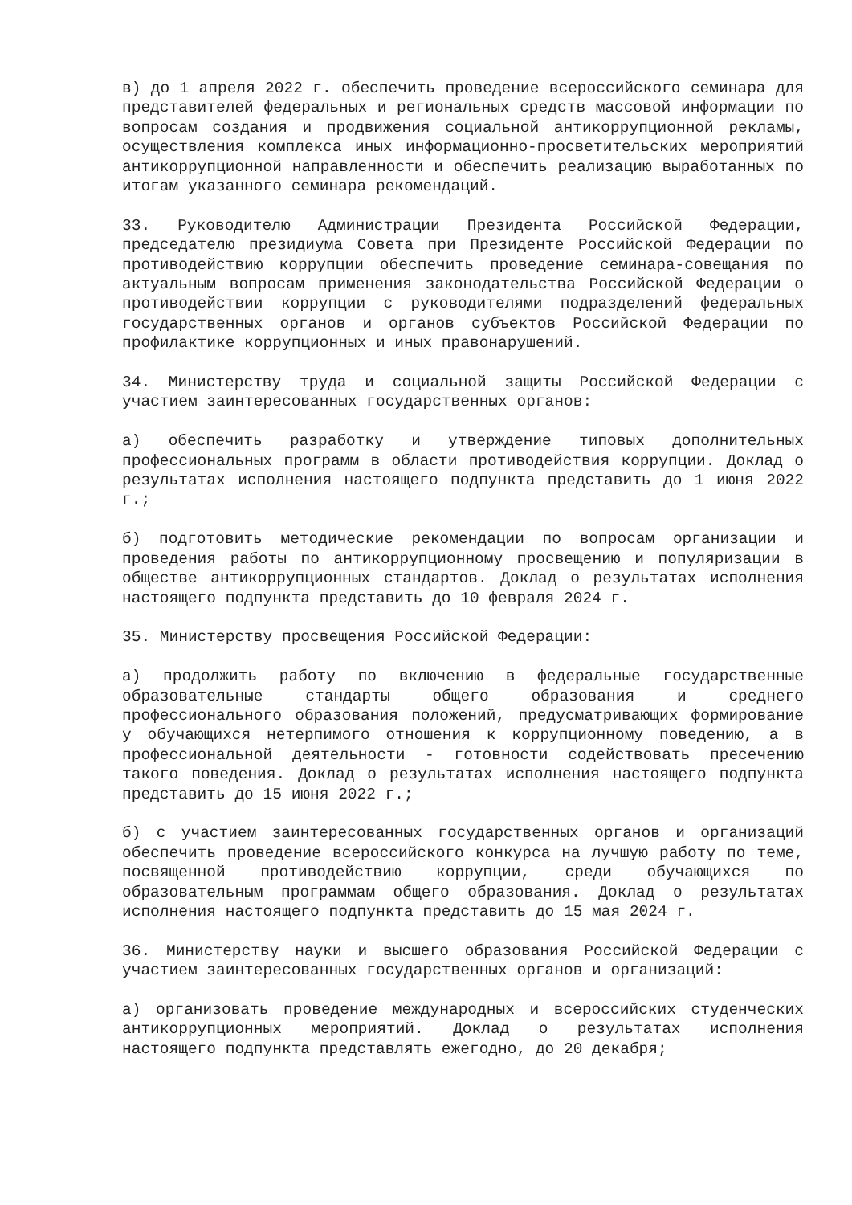в) до 1 апреля 2022 г. обеспечить проведение всероссийского семинара для представителей федеральных и региональных средств массовой информации по вопросам создания и продвижения социальной антикоррупционной рекламы, осуществления комплекса иных информационно-просветительских мероприятий антикоррупционной направленности и обеспечить реализацию выработанных по итогам указанного семинара рекомендаций.
33. Руководителю Администрации Президента Российской Федерации, председателю президиума Совета при Президенте Российской Федерации по противодействию коррупции обеспечить проведение семинара-совещания по актуальным вопросам применения законодательства Российской Федерации о противодействии коррупции с руководителями подразделений федеральных государственных органов и органов субъектов Российской Федерации по профилактике коррупционных и иных правонарушений.
34. Министерству труда и социальной защиты Российской Федерации с участием заинтересованных государственных органов:
а) обеспечить разработку и утверждение типовых дополнительных профессиональных программ в области противодействия коррупции. Доклад о результатах исполнения настоящего подпункта представить до 1 июня 2022 г.;
б) подготовить методические рекомендации по вопросам организации и проведения работы по антикоррупционному просвещению и популяризации в обществе антикоррупционных стандартов. Доклад о результатах исполнения настоящего подпункта представить до 10 февраля 2024 г.
35. Министерству просвещения Российской Федерации:
а) продолжить работу по включению в федеральные государственные образовательные стандарты общего образования и среднего профессионального образования положений, предусматривающих формирование у обучающихся нетерпимого отношения к коррупционному поведению, а в профессиональной деятельности - готовности содействовать пресечению такого поведения. Доклад о результатах исполнения настоящего подпункта представить до 15 июня 2022 г.;
б) с участием заинтересованных государственных органов и организаций обеспечить проведение всероссийского конкурса на лучшую работу по теме, посвященной противодействию коррупции, среди обучающихся по образовательным программам общего образования. Доклад о результатах исполнения настоящего подпункта представить до 15 мая 2024 г.
36. Министерству науки и высшего образования Российской Федерации с участием заинтересованных государственных органов и организаций:
а) организовать проведение международных и всероссийских студенческих антикоррупционных мероприятий. Доклад о результатах исполнения настоящего подпункта представлять ежегодно, до 20 декабря;